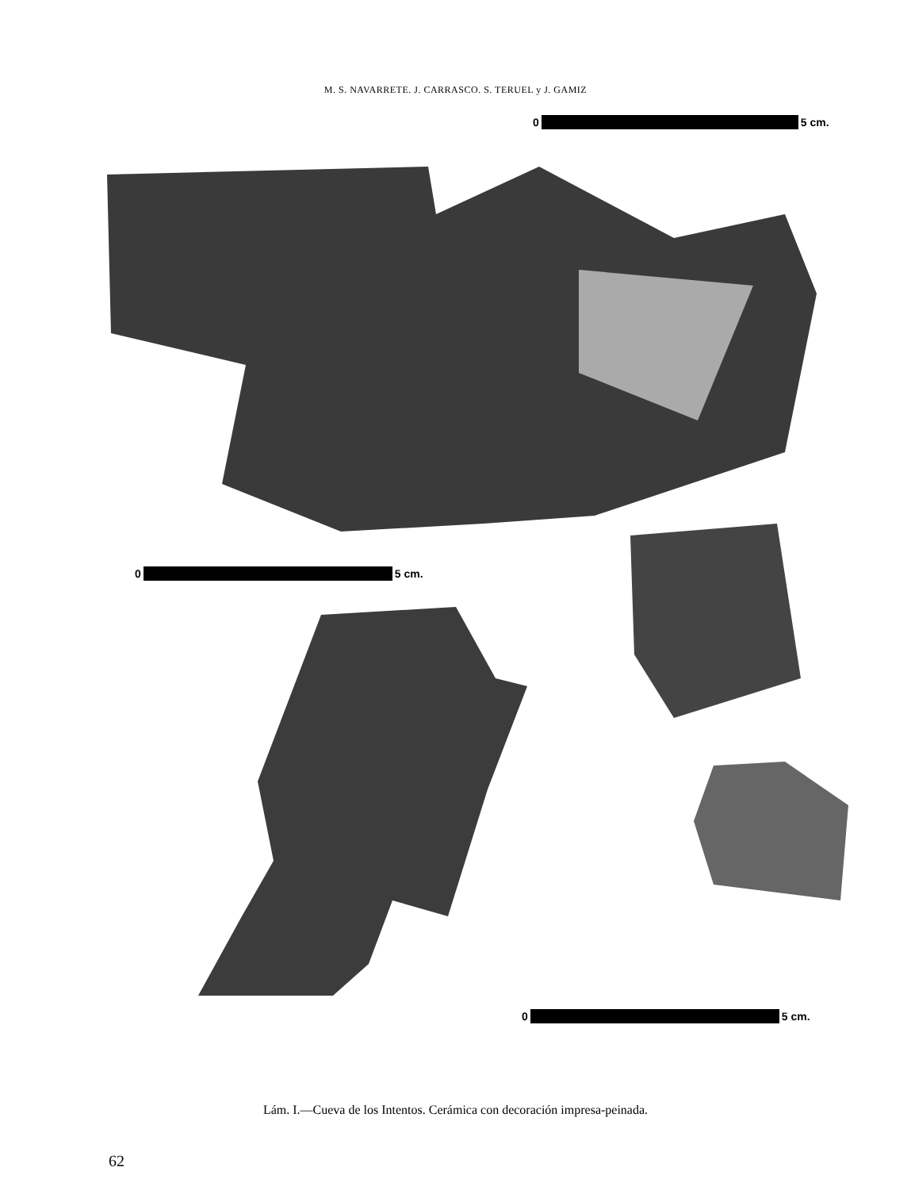M. S. NAVARRETE. J. CARRASCO. S. TERUEL y J. GAMIZ
0 5 cm.
0 5 cm.
0 5 cm.
Lám. I.—Cueva de los Intentos. Cerámica con decoración impresa-peinada.
62